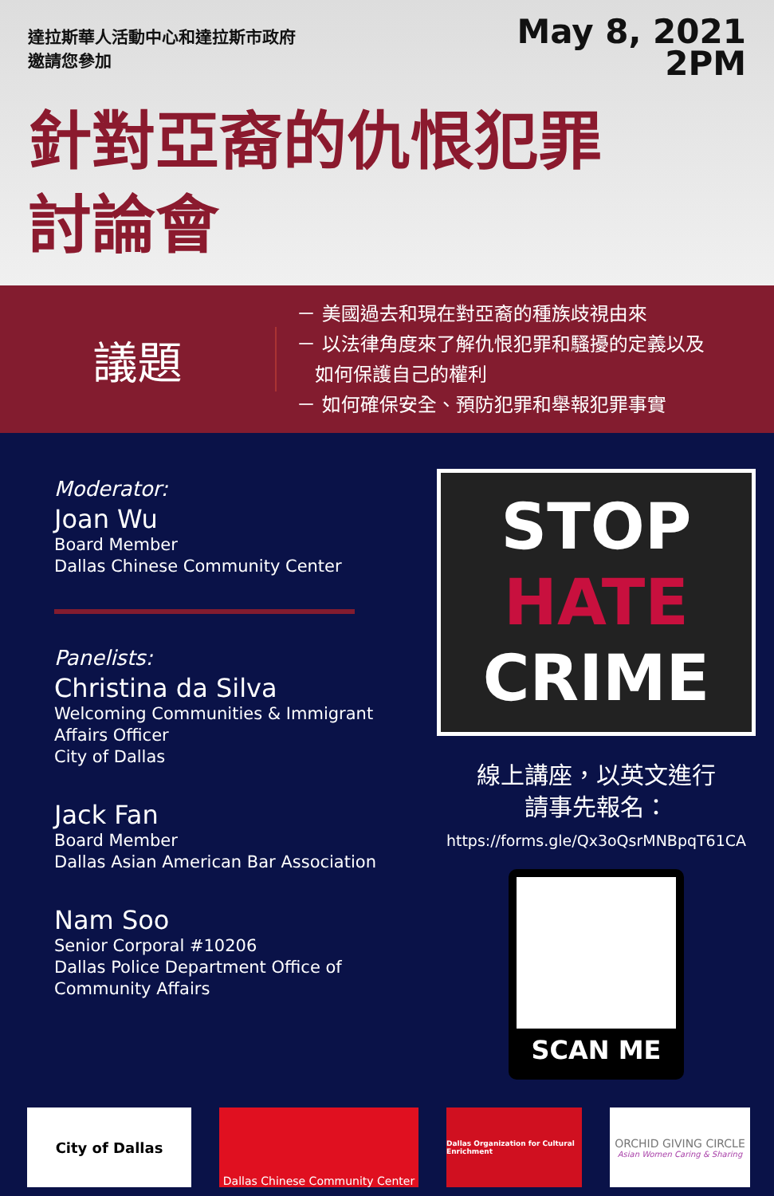達拉斯華人活動中心和達拉斯市政府
邀請您參加
May 8, 2021
2PM
針對亞裔的仇恨犯罪
討論會
議題
－ 美國過去和現在對亞裔的種族歧視由來
－ 以法律角度來了解仇恨犯罪和騷擾的定義以及
如何保護自己的權利
－ 如何確保安全、預防犯罪和舉報犯罪事實
Moderator:
Joan Wu
Board Member
Dallas Chinese Community Center
Panelists:
Christina da Silva
Welcoming Communities & Immigrant Affairs Officer
City of Dallas
Jack Fan
Board Member
Dallas Asian American Bar Association
Nam Soo
Senior Corporal #10206
Dallas Police Department Office of Community Affairs
STOP
HATE
CRIME
線上講座，以英文進行
請事先報名：
https://forms.gle/Qx3oQsrMNBpqT61CA
SCAN ME
City of Dallas
Dallas Chinese Community Center
Dallas Organization for Cultural Enrichment
ORCHID GIVING CIRCLE
Asian Women Caring & Sharing